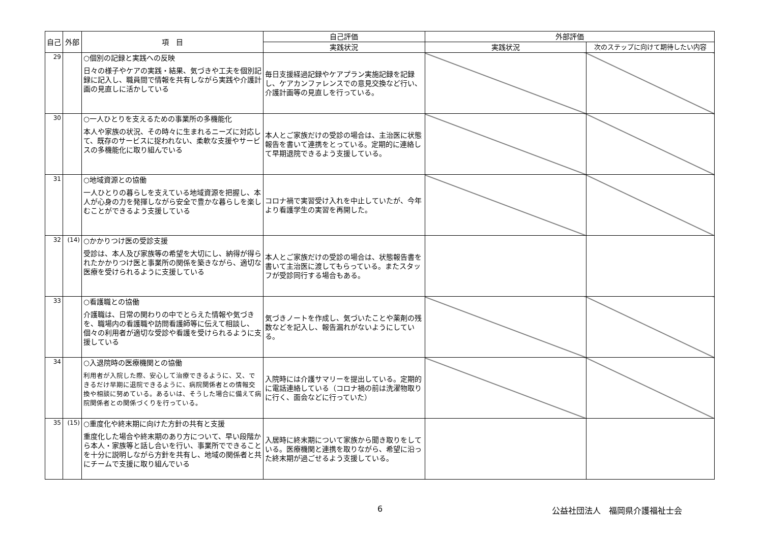| 自己 | 外部 | 項 目 | 自己評価 | 外部評価 | |
| --- | --- | --- | --- | --- | --- |
| | | | 実践状況 | 実践状況 | 次のステップに向けて期待したい内容 |
| 29 | | ○個別の記録と実践への反映 日々の様子やケアの実践・結果、気づきや工夫を個別記録に記入し、職員間で情報を共有しながら実践や介護計画の見直しに活かしている | 毎日支援経過記録やケアプラン実施記録を記録し、ケアカンファレンスでの意見交換など行い、介護計画等の見直しを行っている。 | | |
| 30 | | ○一人ひとりを支えるための事業所の多機能化 本人や家族の状況、その時々に生まれるニーズに対応して、既存のサービスに捉われない、柔軟な支援やサービスの多機能化に取り組んでいる | 本人とご家族だけの受診の場合は、主治医に状態報告を書いて連携をとっている。定期的に連絡して早期退院できるよう支援している。 | | |
| 31 | | ○地域資源との協働 一人ひとりの暮らしを支えている地域資源を把握し、本人が心身の力を発揮しながら安全で豊かな暮らしを楽しむことができるよう支援している | コロナ禍で実習受け入れを中止していたが、今年より看護学生の実習を再開した。 | | |
| 32 | (14) | ○かかりつけ医の受診支援 受診は、本人及び家族等の希望を大切にし、納得が得られたかかりつけ医と事業所の関係を築きながら、適切な医療を受けられるように支援している | 本人とご家族だけの受診の場合は、状態報告書を書いて主治医に渡してもらっている。またスタッフが受診同行する場合もある。 | | |
| 33 | | ○看護職との協働 介護職は、日常の関わりの中でとらえた情報や気づきを、職場内の看護職や訪問看護師等に伝えて相談し、個々の利用者が適切な受診や看護を受けられるように支援している | 気づきノートを作成し、気づいたことや薬剤の残数などを記入し、報告漏れがないようにしている。 | | |
| 34 | | ○入退院時の医療機関との協働 利用者が入院した際、安心して治療できるように、又、できるだけ早期に退院できるように、病院関係者との情報交換や相談に努めている。あるいは、そうした場合に備えて病院関係者との関係づくりを行っている。 | 入院時には介護サマリーを提出している。定期的に電話連絡している（コロナ禍の前は洗濯物取りに行く、面会などに行っていた） | | |
| 35 | (15) | ○重度化や終末期に向けた方針の共有と支援 重度化した場合や終末期のあり方について、早い段階から本人・家族等と話し合いを行い、事業所でできることを十分に説明しながら方針を共有し、地域の関係者と共にチームで支援に取り組んでいる | 入居時に終末期について家族から聞き取りをしている。医療機関と連携を取りながら、希望に沿った終末期が過ごせるよう支援している。 | | |
6 公益社団法人　福岡県介護福祉士会